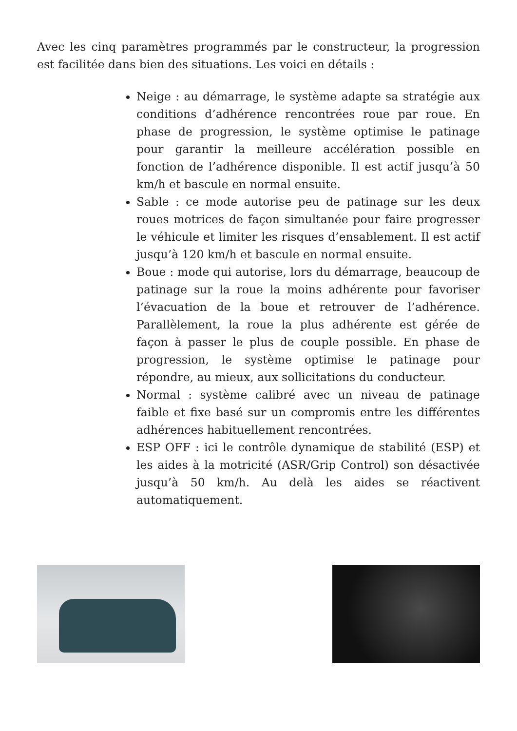Avec les cinq paramètres programmés par le constructeur, la progression est facilitée dans bien des situations. Les voici en détails :
Neige : au démarrage, le système adapte sa stratégie aux conditions d’adhérence rencontrées roue par roue. En phase de progression, le système optimise le patinage pour garantir la meilleure accélération possible en fonction de l’adhérence disponible. Il est actif jusqu’à 50 km/h et bascule en normal ensuite.
Sable : ce mode autorise peu de patinage sur les deux roues motrices de façon simultanée pour faire progresser le véhicule et limiter les risques d’ensablement. Il est actif jusqu’à 120 km/h et bascule en normal ensuite.
Boue : mode qui autorise, lors du démarrage, beaucoup de patinage sur la roue la moins adhérente pour favoriser l’évacuation de la boue et retrouver de l’adhérence. Parallèlement, la roue la plus adhérente est gérée de façon à passer le plus de couple possible. En phase de progression, le système optimise le patinage pour répondre, au mieux, aux sollicitations du conducteur.
Normal : système calibré avec un niveau de patinage faible et fixe basé sur un compromis entre les différentes adhérences habituellement rencontrées.
ESP OFF : ici le contrôle dynamique de stabilité (ESP) et les aides à la motricité (ASR/Grip Control) son désactivée jusqu’à 50 km/h. Au delà les aides se réactivent automatiquement.